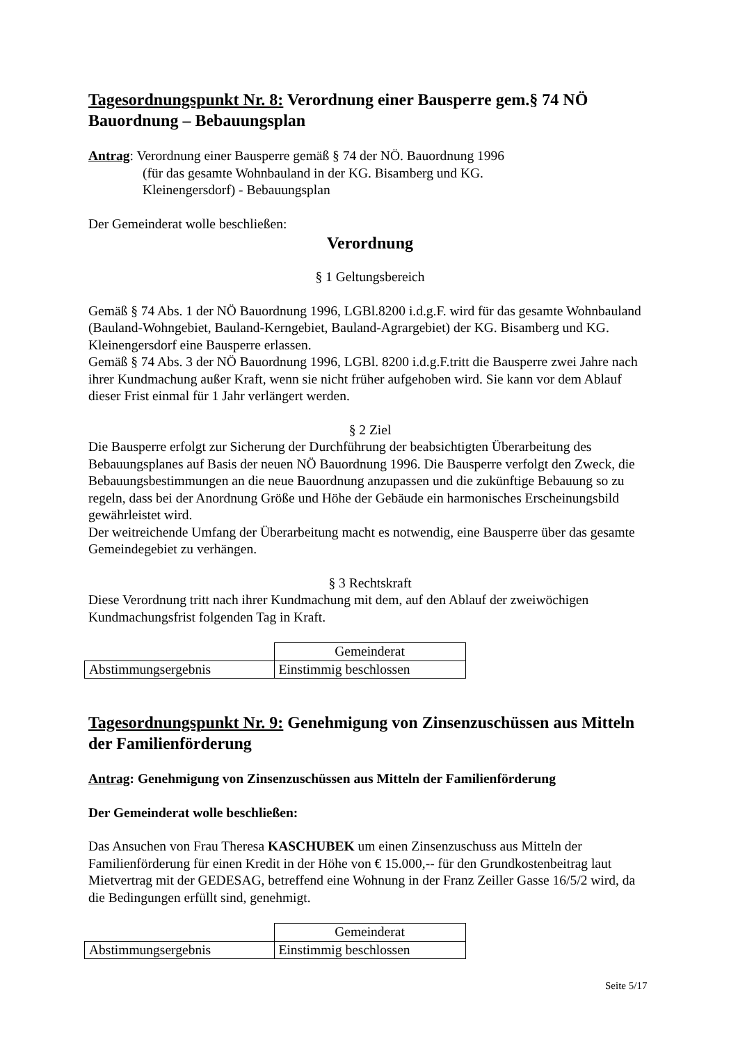Tagesordnungspunkt Nr. 8: Verordnung einer Bausperre gem.§ 74 NÖ Bauordnung – Bebauungsplan
Antrag: Verordnung einer Bausperre gemäß § 74 der NÖ. Bauordnung 1996
(für das gesamte Wohnbauland in der KG. Bisamberg und KG.
Kleinengersdorf) - Bebauungsplan
Der Gemeinderat wolle beschließen:
Verordnung
§ 1 Geltungsbereich
Gemäß § 74 Abs. 1 der NÖ Bauordnung 1996, LGBl.8200 i.d.g.F. wird für das gesamte Wohnbauland (Bauland-Wohngebiet, Bauland-Kerngebiet, Bauland-Agrargebiet) der KG. Bisamberg und KG. Kleinengersdorf eine Bausperre erlassen.
Gemäß § 74 Abs. 3 der NÖ Bauordnung 1996, LGBl. 8200 i.d.g.F.tritt die Bausperre zwei Jahre nach ihrer Kundmachung außer Kraft, wenn sie nicht früher aufgehoben wird. Sie kann vor dem Ablauf dieser Frist einmal für 1 Jahr verlängert werden.
§ 2 Ziel
Die Bausperre erfolgt zur Sicherung der Durchführung der beabsichtigten Überarbeitung des Bebauungsplanes auf Basis der neuen NÖ Bauordnung 1996. Die Bausperre verfolgt den Zweck, die Bebauungsbestimmungen an die neue Bauordnung anzupassen und die zukünftige Bebauung so zu regeln, dass bei der Anordnung Größe und Höhe der Gebäude ein harmonisches Erscheinungsbild gewährleistet wird.
Der weitreichende Umfang der Überarbeitung macht es notwendig, eine Bausperre über das gesamte Gemeindegebiet zu verhängen.
§ 3 Rechtskraft
Diese Verordnung tritt nach ihrer Kundmachung mit dem, auf den Ablauf der zweiwöchigen Kundmachungsfrist folgenden Tag in Kraft.
| | Gemeinderat |
| Abstimmungsergebnis | Einstimmig beschlossen |
Tagesordnungspunkt Nr. 9: Genehmigung von Zinsenzuschüssen aus Mitteln der Familienförderung
Antrag: Genehmigung von Zinsenzuschüssen aus Mitteln der Familienförderung
Der Gemeinderat wolle beschließen:
Das Ansuchen von Frau Theresa KASCHUBEK um einen Zinsenzuschuss aus Mitteln der Familienförderung für einen Kredit in der Höhe von € 15.000,-- für den Grundkostenbeitrag laut Mietvertrag mit der GEDESAG, betreffend eine Wohnung in der Franz Zeiller Gasse 16/5/2 wird, da die Bedingungen erfüllt sind, genehmigt.
| | Gemeinderat |
| Abstimmungsergebnis | Einstimmig beschlossen |
Seite 5/17